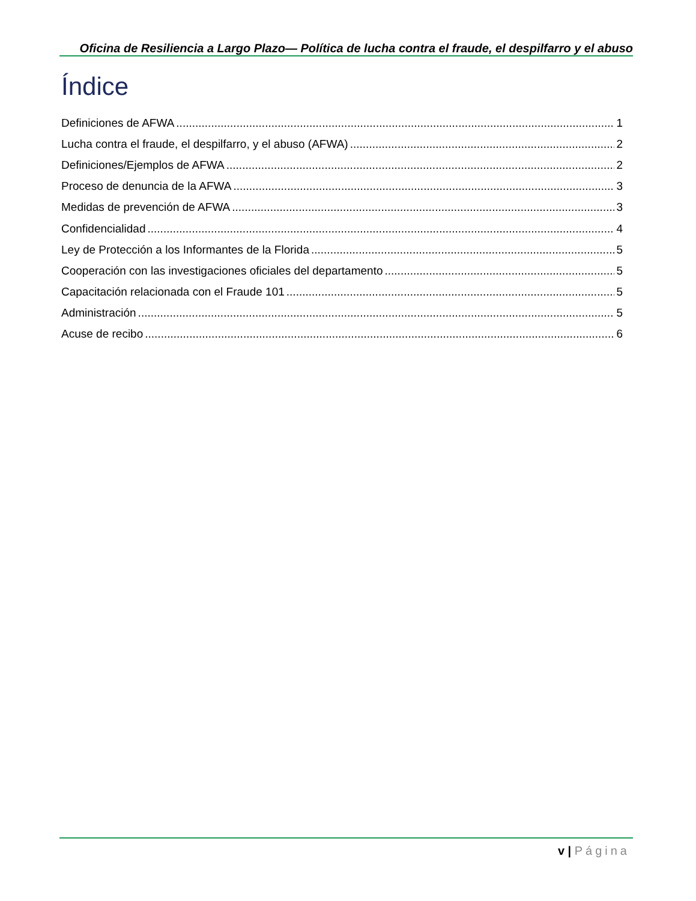Oficina de Resiliencia a Largo Plazo— Política de lucha contra el fraude, el despilfarro y el abuso
Índice
Definiciones de AFWA 1
Lucha contra el fraude, el despilfarro, y el abuso (AFWA) 2
Definiciones/Ejemplos de AFWA 2
Proceso de denuncia de la AFWA 3
Medidas de prevención de AFWA 3
Confidencialidad 4
Ley de Protección a los Informantes de la Florida 5
Cooperación con las investigaciones oficiales del departamento 5
Capacitación relacionada con el Fraude 101 5
Administración 5
Acuse de recibo 6
v | Página